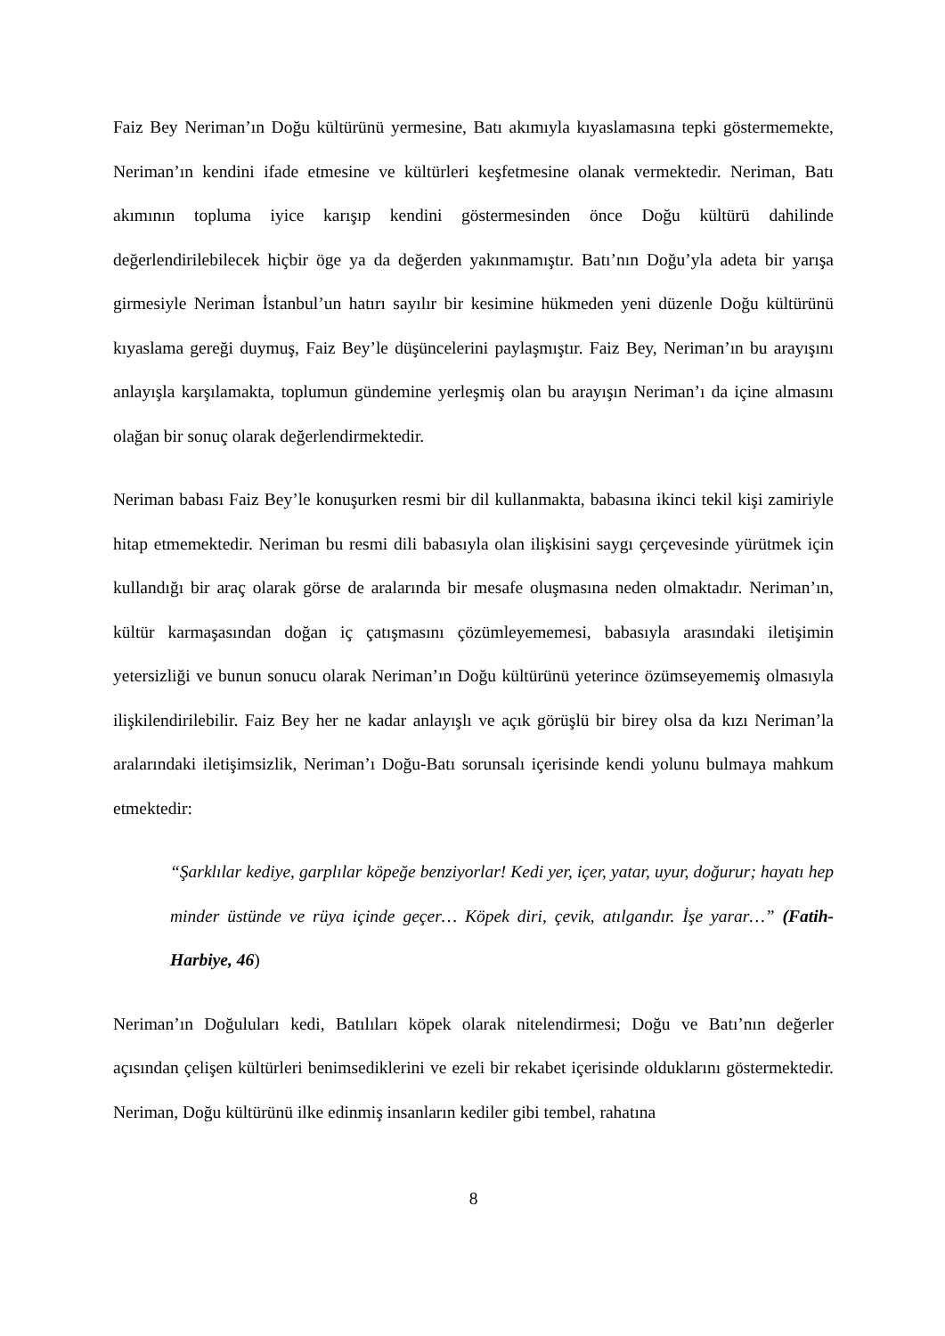Faiz Bey Neriman’ın Doğu kültürünü yermesine, Batı akımıyla kıyaslamasına tepki göstermemekte, Neriman’ın kendini ifade etmesine ve kültürleri keşfetmesine olanak vermektedir. Neriman, Batı akımının topluma iyice karışıp kendini göstermesinden önce Doğu kültürü dahilinde değerlendirilebilecek hiçbir öge ya da değerden yakınmamıştır. Batı’nın Doğu’yla adeta bir yarışa girmesiyle Neriman İstanbul’un hatırı sayılır bir kesimine hükmeden yeni düzenle Doğu kültürünü kıyaslama gereği duymuş, Faiz Bey’le düşüncelerini paylaşmıştır. Faiz Bey, Neriman’ın bu arayışını anlayışla karşılamakta, toplumun gündemine yerleşmiş olan bu arayışın Neriman’ı da içine almasını olağan bir sonuç olarak değerlendirmektedir.
Neriman babası Faiz Bey’le konuşurken resmi bir dil kullanmakta, babasına ikinci tekil kişi zamiriyle hitap etmemektedir. Neriman bu resmi dili babasıyla olan ilişkisini saygı çerçevesinde yürütmek için kullandığı bir araç olarak görse de aralarında bir mesafe oluşmasına neden olmaktadır. Neriman’ın, kültür karmaşasından doğan iç çatışmasını çözümleyememesi, babasıyla arasındaki iletişimin yetersizliği ve bunun sonucu olarak Neriman’ın Doğu kültürünü yeterince özümseyememiş olmasıyla ilişkilendirilebilir. Faiz Bey her ne kadar anlayışlı ve açık görüşlü bir birey olsa da kızı Neriman’la aralarındaki iletişimsizlik, Neriman’ı Doğu-Batı sorunsalı içerisinde kendi yolunu bulmaya mahkum etmektedir:
“Şarklılar kediye, garplılar köpeğe benziyorlar! Kedi yer, içer, yatar, uyur, doğurur; hayatı hep minder üstünde ve rüya içinde geçer… Köpek diri, çevik, atılgandır. İşe yarar…” (Fatih-Harbiye, 46)
Neriman’ın Doğuluları kedi, Batılıları köpek olarak nitelendirmesi; Doğu ve Batı’nın değerler açısından çelişen kültürleri benimsediklerini ve ezeli bir rekabet içerisinde olduklarını göstermektedir. Neriman, Doğu kültürünü ilke edinmiş insanların kediler gibi tembel, rahatına
8